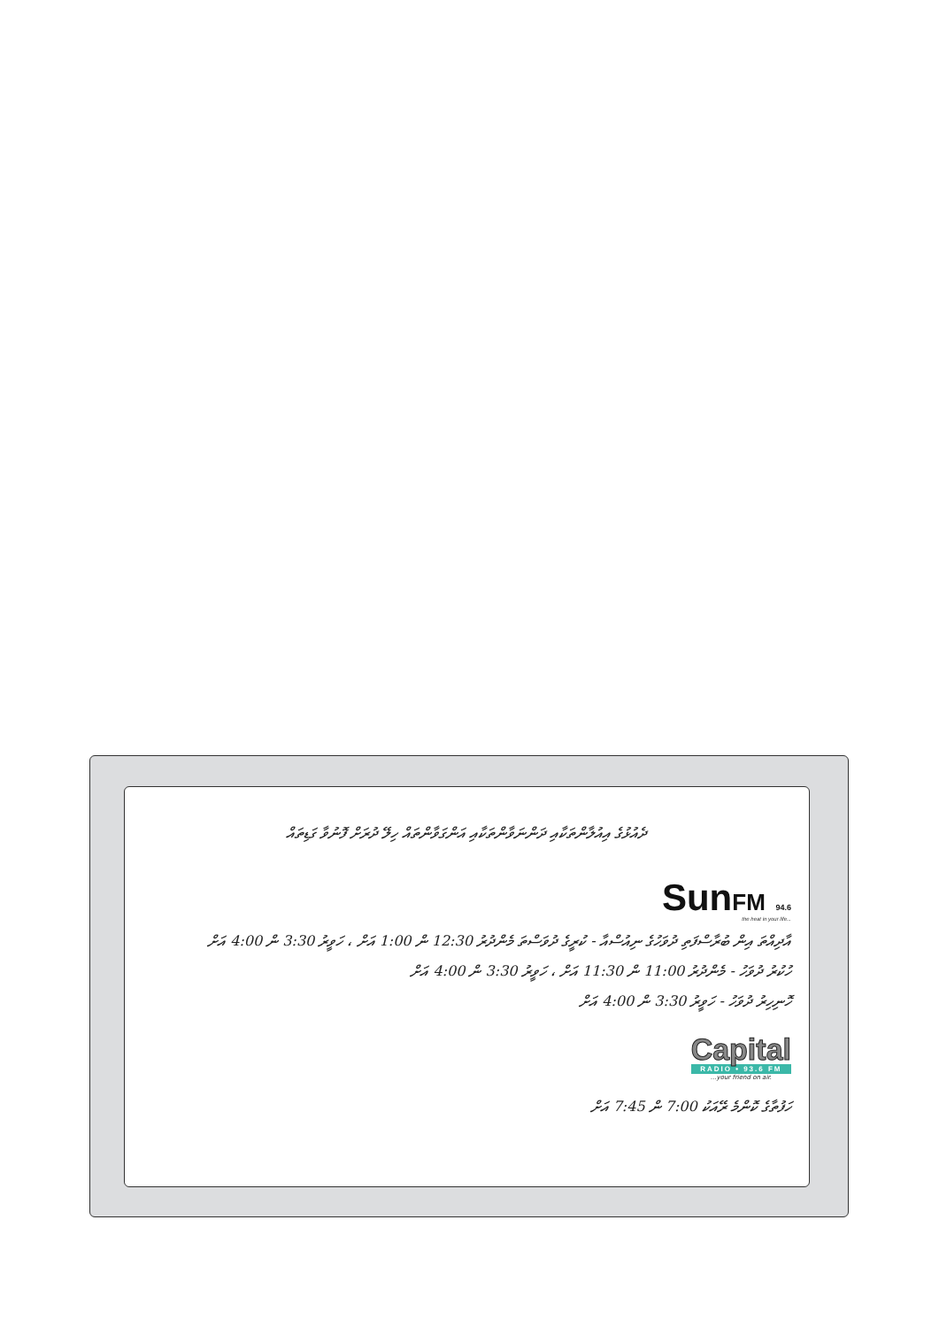ދެއުޅުގެ އިއުލާންތަކާއި ދަންނަވާންތަކާއި އަންގަވާންތައް ހިލޭ ދުރަށް ފޮނުވާ ގަޑިތައް
SunFM 94.6
the heat in your life...
އާދިއްތަ އިން ބުރާސްފަތި ދުވަހުގެ ނިއުސްއާ - ކުރީގެ ދުވަސްތަ މެންދުރު 12:30 ން 1:00 އަށް ، ހަވީރު 3:30 ން 4:00 އަށް
ހުކުރު ދުވަހު - މެންދުރު 11:00 ން 11:30 އަށް ، ހަވީރު 3:30 ން 4:00 އަށް
ހޮނިހިރު ދުވަހު - ހަވީރު 3:30 ން 4:00 އަށް
Capital
RADIO • 93.6 FM
...your friend on air.
ހަފުތާގެ ކޮންމެ ރޭއަކު 7:00 ން 7:45 އަށް